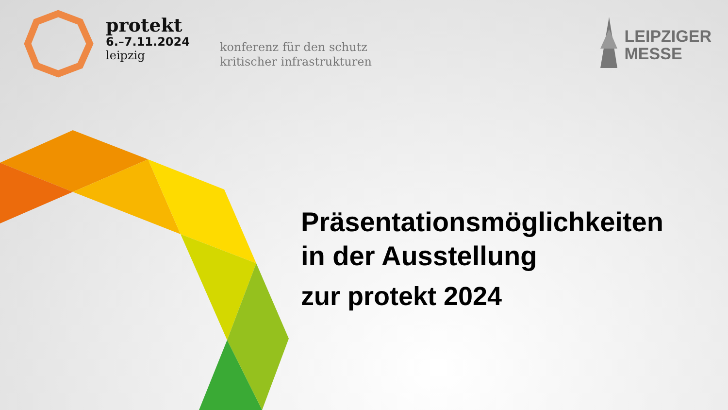protekt
6.–7.11.2024
leipzig
konferenz für den schutz
kritischer infrastrukturen
LEIPZIGER
MESSE
Präsentationsmöglichkeiten
in der Ausstellung
zur protekt 2024